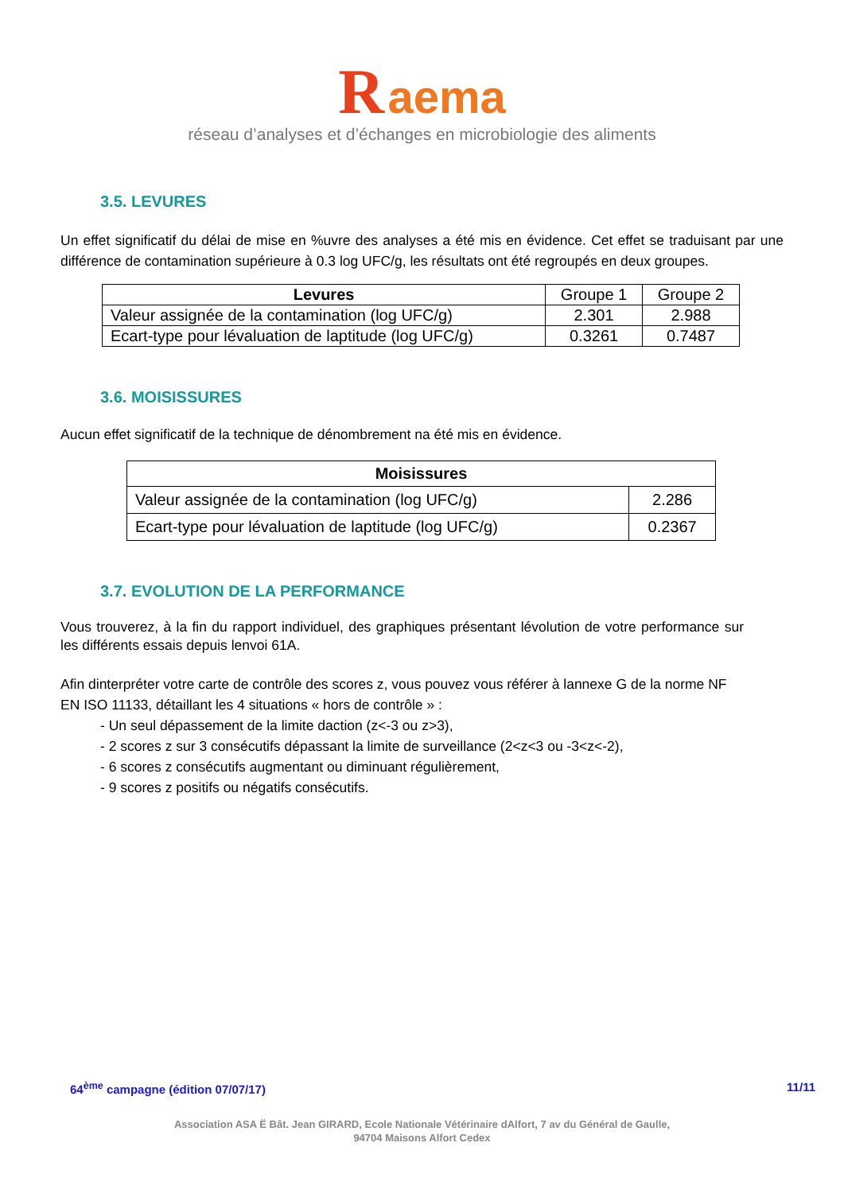R aema
réseau d’analyses et d’échanges en microbiologie des aliments
3.5. LEVURES
Un effet significatif du délai de mise en %uvre des analyses a été mis en évidence. Cet effet se traduisant par une différence de contamination supérieure à 0.3 log UFC/g, les résultats ont été regroupés en deux groupes.
| Levures | Groupe 1 | Groupe 2 |
| Valeur assignée de la contamination (log UFC/g) | 2.301 | 2.988 |
| Ecart-type pour lévaluation de laptitude (log UFC/g) | 0.3261 | 0.7487 |
3.6. MOISISSURES
Aucun effet significatif de la technique de dénombrement na été mis en évidence.
| Moisissures | |
| --- | --- |
| Valeur assignée de la contamination (log UFC/g) | 2.286 |
| Ecart-type pour lévaluation de laptitude (log UFC/g) | 0.2367 |
3.7. EVOLUTION DE LA PERFORMANCE
Vous trouverez, à la fin du rapport individuel, des graphiques présentant lévolution de votre performance sur les différents essais depuis lenvoi 61A.
Afin dinterpréter votre carte de contrôle des scores z, vous pouvez vous référer à lannexe G de la norme NF EN ISO 11133, détaillant les 4 situations « hors de contrôle » :
- Un seul dépassement de la limite daction (z<-3 ou z>3),
- 2 scores z sur 3 consécutifs dépassant la limite de surveillance (2<z<3 ou -3<z<-2),
- 6 scores z consécutifs augmentant ou diminuant régulièrement,
- 9 scores z positifs ou négatifs consécutifs.
64<sup>ème</sup> campagne (édition 07/07/17) 11/11
Association ASA Ë Bât. Jean GIRARD, Ecole Nationale Vétérinaire dAlfort, 7 av du Général de Gaulle,
94704 Maisons Alfort Cedex